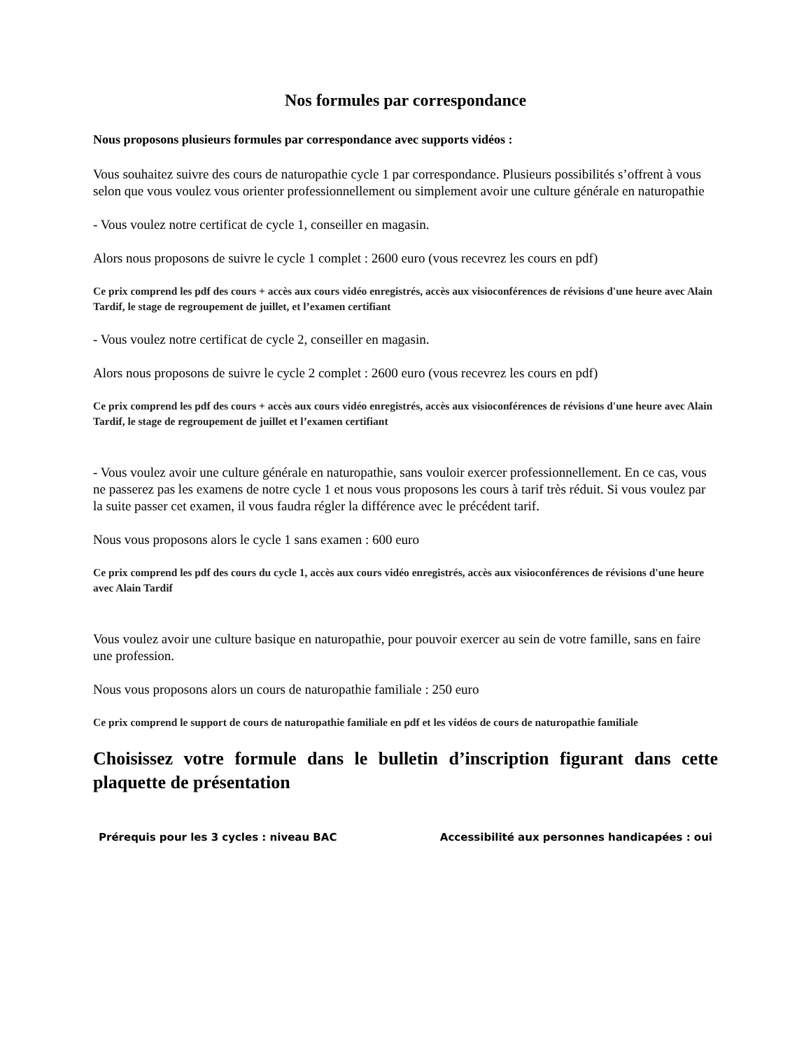Nos formules par correspondance
Nous proposons plusieurs formules par correspondance avec supports vidéos :
Vous souhaitez suivre des cours de naturopathie cycle 1 par correspondance. Plusieurs possibilités s’offrent à vous selon que vous voulez vous orienter professionnellement ou simplement avoir une culture générale en naturopathie
- Vous voulez notre certificat de cycle 1, conseiller en magasin.
Alors nous proposons de suivre le cycle 1 complet : 2600 euro (vous recevrez les cours en pdf)
Ce prix comprend les pdf des cours + accès aux cours vidéo enregistrés, accès aux visioconférences de révisions d'une heure avec Alain Tardif, le stage de regroupement de juillet, et l’examen certifiant
- Vous voulez notre certificat de cycle 2, conseiller en magasin.
Alors nous proposons de suivre le cycle 2 complet : 2600 euro (vous recevrez les cours en pdf)
Ce prix comprend les pdf des cours + accès aux cours vidéo enregistrés, accès aux visioconférences de révisions d'une heure avec Alain Tardif, le stage de regroupement de juillet et l’examen certifiant
- Vous voulez avoir une culture générale en naturopathie, sans vouloir exercer professionnellement. En ce cas, vous ne passerez pas les examens de notre cycle 1 et nous vous proposons les cours à tarif très réduit. Si vous voulez par la suite passer cet examen, il vous faudra régler la différence avec le précédent tarif.
Nous vous proposons alors le cycle 1 sans examen : 600 euro
Ce prix comprend les pdf des cours du cycle 1, accès aux cours vidéo enregistrés, accès aux visioconférences de révisions d'une heure avec Alain Tardif
Vous voulez avoir une culture basique en naturopathie, pour pouvoir exercer au sein de votre famille, sans en faire une profession.
Nous vous proposons alors un cours de naturopathie familiale : 250 euro
Ce prix comprend le support de cours de naturopathie familiale en pdf et les vidéos de cours de naturopathie familiale
Choisissez votre formule dans le bulletin d’inscription figurant dans cette plaquette de présentation
Prérequis pour les 3 cycles : niveau BAC Accessibilité aux personnes handicapées : oui